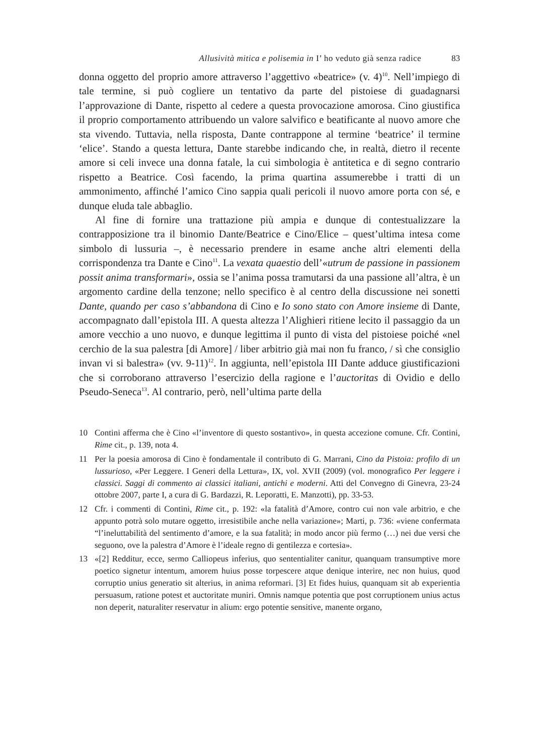Allusività mitica e polisemia in I’ ho veduto già senza radice 83
donna oggetto del proprio amore attraverso l’aggettivo «beatrice» (v. 4)<sup>10</sup>. Nel­l’impiego di tale termine, si può cogliere un tentativo da parte del pistoiese di guadagnarsi l’approvazione di Dante, rispetto al cedere a questa provocazione amorosa. Cino giustifica il proprio comportamento attribuendo un valore sal­vifico e beatificante al nuovo amore che sta vivendo. Tuttavia, nella risposta, Dante contrappone al termine ‘beatrice’ il termine ‘elice’. Stando a questa lettura, Dante starebbe indicando che, in realtà, dietro il recente amore si celi invece una donna fatale, la cui simbologia è antitetica e di segno contrario rispetto a Bea­trice. Così facendo, la prima quartina assumerebbe i tratti di un ammonimento, affinché l’amico Cino sappia quali pericoli il nuovo amore porta con sé, e dun­que eluda tale abbaglio.
Al fine di fornire una trattazione più ampia e dunque di contestualizzare la contrapposizione tra il binomio Dante/Beatrice e Cino/Elice – quest’ultima intesa come simbolo di lussuria –, è necessario prendere in esame anche altri elementi della corrispondenza tra Dante e Cino<sup>11</sup>. La vexata quaestio dell’«utrum de passione in passionem possit anima transformari», ossia se l’anima possa tramutarsi da una passione all’altra, è un argomento cardine della tenzone; nello specifico è al centro della discussione nei sonetti Dante, quando per caso s’abbandona di Cino e Io sono stato con Amore insieme di Dante, accompagnato dall’epistola III. A questa altezza l’Alighieri ritiene lecito il passaggio da un amore vecchio a uno nuovo, e dunque legittima il punto di vista del pistoiese poiché «nel cerchio de la sua palestra [di Amore] / liber arbitrio già mai non fu franco, / sì che consiglio invan vi si balestra» (vv. 9-11)<sup>12</sup>. In aggiunta, nell’epistola III Dante adduce giustifica­zioni che si corroborano attraverso l’esercizio della ragione e l’auctoritas di Ovi­dio e dello Pseudo-Seneca<sup>13</sup>. Al contrario, però, nell’ultima parte della
10 Contini afferma che è Cino «l’inventore di questo sostantivo», in questa accezione comune. Cfr. Contini, Rime cit., p. 139, nota 4.
11 Per la poesia amorosa di Cino è fondamentale il contributo di G. Marrani, Cino da Pistoia: profilo di un lussurioso, «Per Leggere. I Generi della Lettura», IX, vol. XVII (2009) (vol. monografico Per leggere i classici. Saggi di commento ai classici italiani, antichi e moderni. Atti del Convegno di Ginevra, 23-24 ottobre 2007, parte I, a cura di G. Bardazzi, R. Leporatti, E. Manzotti), pp. 33-53.
12 Cfr. i commenti di Contini, Rime cit., p. 192: «la fatalità d’Amore, contro cui non vale arbitrio, e che appunto potrà solo mutare oggetto, irresistibile anche nella varia­zione»; Marti, p. 736: «viene confermata “l’ineluttabilità del sentimento d’amore, e la sua fatalità; in modo ancor più fermo (…) nei due versi che seguono, ove la palestra d’Amore è l’ideale regno di gentilezza e cortesia».
13 «[2] Redditur, ecce, sermo Calliopeus inferius, quo sententialiter canitur, quanquam transumptive more poetico signetur intentum, amorem huius posse torpescere atque denique interire, nec non huius, quod corruptio unius generatio sit alterius, in anima reformari. [3] Et fides huius, quanquam sit ab experientia persuasum, ratione potest et auctoritate muniri. Omnis namque potentia que post corruptionem unius actus non deperit, naturaliter reservatur in alium: ergo potentie sensitive, manente organo,